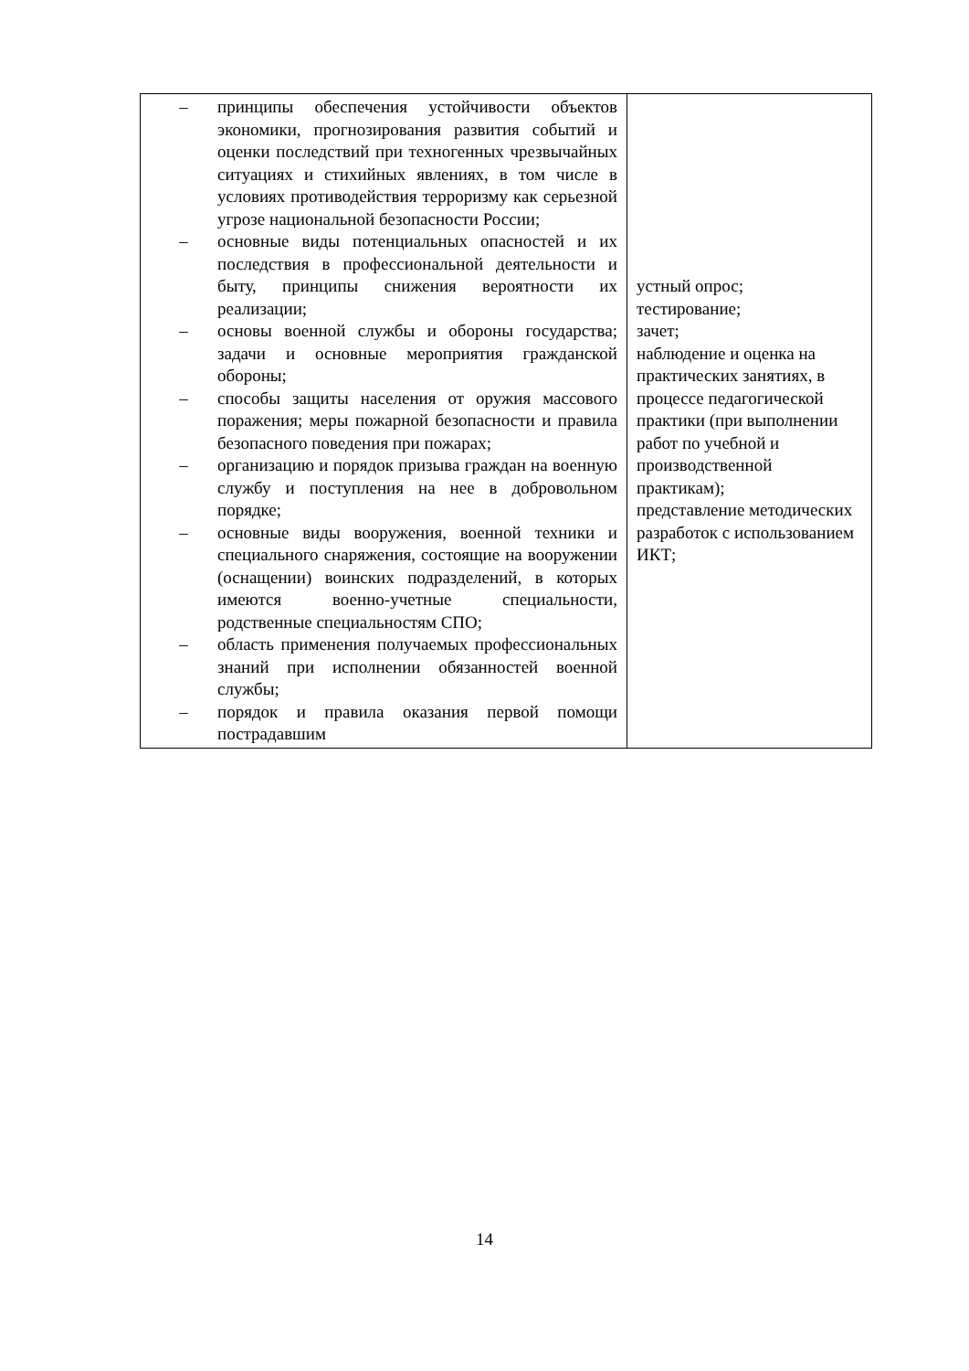| – принципы обеспечения устойчивости объектов экономики, прогнозирования развития событий и оценки последствий при техногенных чрезвычайных ситуациях и стихийных явлениях, в том числе в условиях противодействия терроризму как серьезной угрозе национальной безопасности России; – основные виды потенциальных опасностей и их последствия в профессиональной деятельности и быту, принципы снижения вероятности их реализации; – основы военной службы и обороны государства; задачи и основные мероприятия гражданской обороны; – способы защиты населения от оружия массового поражения; меры пожарной безопасности и правила безопасного поведения при пожарах; – организацию и порядок призыва граждан на военную службу и поступления на нее в добровольном порядке; – основные виды вооружения, военной техники и специального снаряжения, состоящие на вооружении (оснащении) воинских подразделений, в которых имеются военно-учетные специальности, родственные специальностям СПО; – область применения получаемых профессиональных знаний при исполнении обязанностей военной службы; – порядок и правила оказания первой помощи пострадавшим | устный опрос; тестирование; зачет; наблюдение и оценка на практических занятиях, в процессе педагогической практики (при выполнении работ по учебной и производственной практикам); представление методических разработок с использованием ИКТ; |
14